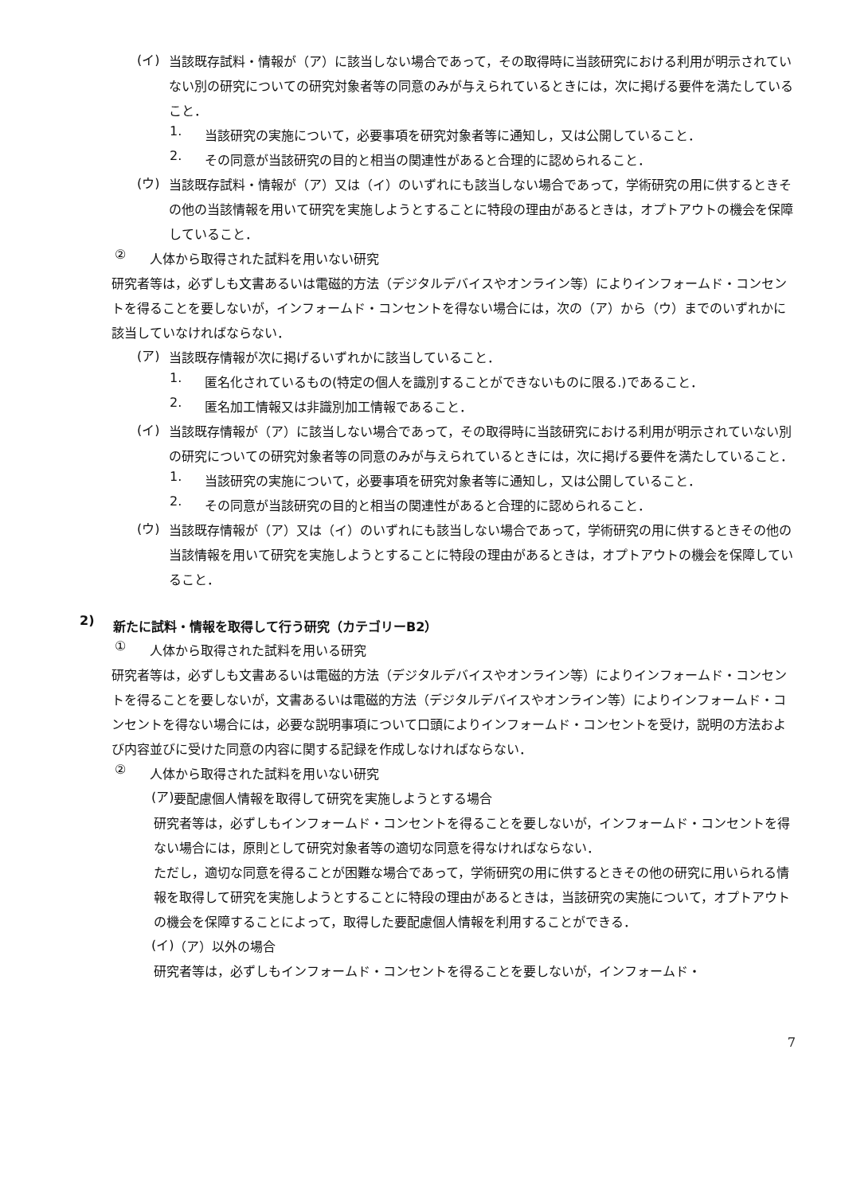(イ)
当該既存試料・情報が（ア）に該当しない場合であって，その取得時に当該研究における利用が明示されていない別の研究についての研究対象者等の同意のみが与えられているときには，次に掲げる要件を満たしていること．
1.
当該研究の実施について，必要事項を研究対象者等に通知し，又は公開していること．
2.
その同意が当該研究の目的と相当の関連性があると合理的に認められること．
(ウ)
当該既存試料・情報が（ア）又は（イ）のいずれにも該当しない場合であって，学術研究の用に供するときその他の当該情報を用いて研究を実施しようとすることに特段の理由があるときは，オプトアウトの機会を保障していること．
②
人体から取得された試料を用いない研究
研究者等は，必ずしも文書あるいは電磁的方法（デジタルデバイスやオンライン等）によりインフォームド・コンセントを得ることを要しないが，インフォームド・コンセントを得ない場合には，次の（ア）から（ウ）までのいずれかに該当していなければならない．
(ア)
当該既存情報が次に掲げるいずれかに該当していること．
1.
匿名化されているもの(特定の個人を識別することができないものに限る.)であること．
2.
匿名加工情報又は非識別加工情報であること．
(イ)
当該既存情報が（ア）に該当しない場合であって，その取得時に当該研究における利用が明示されていない別の研究についての研究対象者等の同意のみが与えられているときには，次に掲げる要件を満たしていること．
1.
当該研究の実施について，必要事項を研究対象者等に通知し，又は公開していること．
2.
その同意が当該研究の目的と相当の関連性があると合理的に認められること．
(ウ)
当該既存情報が（ア）又は（イ）のいずれにも該当しない場合であって，学術研究の用に供するときその他の当該情報を用いて研究を実施しようとすることに特段の理由があるときは，オプトアウトの機会を保障していること．
2) 新たに試料・情報を取得して行う研究（カテゴリーB2）
①
人体から取得された試料を用いる研究
研究者等は，必ずしも文書あるいは電磁的方法（デジタルデバイスやオンライン等）によりインフォームド・コンセントを得ることを要しないが，文書あるいは電磁的方法（デジタルデバイスやオンライン等）によりインフォームド・コンセントを得ない場合には，必要な説明事項について口頭によりインフォームド・コンセントを受け，説明の方法および内容並びに受けた同意の内容に関する記録を作成しなければならない．
②
人体から取得された試料を用いない研究
(ア)
要配慮個人情報を取得して研究を実施しようとする場合
研究者等は，必ずしもインフォームド・コンセントを得ることを要しないが，インフォームド・コンセントを得ない場合には，原則として研究対象者等の適切な同意を得なければならない．
ただし，適切な同意を得ることが困難な場合であって，学術研究の用に供するときその他の研究に用いられる情報を取得して研究を実施しようとすることに特段の理由があるときは，当該研究の実施について，オプトアウトの機会を保障することによって，取得した要配慮個人情報を利用することができる．
(イ)
（ア）以外の場合
研究者等は，必ずしもインフォームド・コンセントを得ることを要しないが，インフォームド・
7